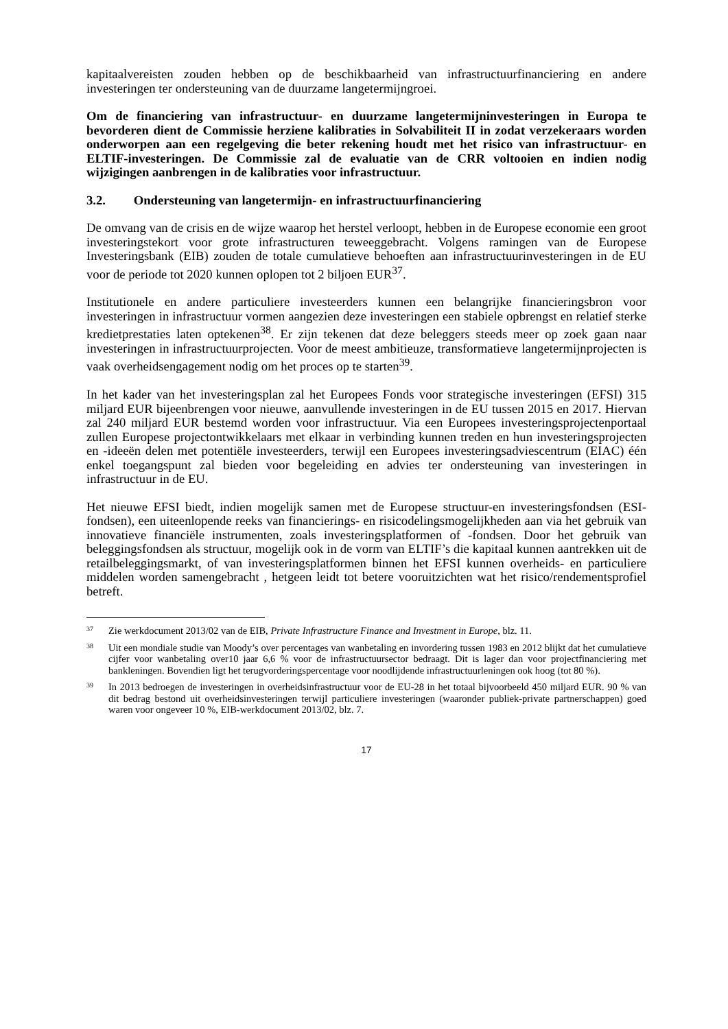kapitaalvereisten zouden hebben op de beschikbaarheid van infrastructuurfinanciering en andere investeringen ter ondersteuning van de duurzame langetermijngroei.
Om de financiering van infrastructuur- en duurzame langetermijninvesteringen in Europa te bevorderen dient de Commissie herziene kalibraties in Solvabiliteit II in zodat verzekeraars worden onderworpen aan een regelgeving die beter rekening houdt met het risico van infrastructuur- en ELTIF-investeringen. De Commissie zal de evaluatie van de CRR voltooien en indien nodig wijzigingen aanbrengen in de kalibraties voor infrastructuur.
3.2. Ondersteuning van langetermijn- en infrastructuurfinanciering
De omvang van de crisis en de wijze waarop het herstel verloopt, hebben in de Europese economie een groot investeringstekort voor grote infrastructuren teweeggebracht. Volgens ramingen van de Europese Investeringsbank (EIB) zouden de totale cumulatieve behoeften aan infrastructuurinvesteringen in de EU voor de periode tot 2020 kunnen oplopen tot 2 biljoen EUR<sup>37</sup>.
Institutionele en andere particuliere investeerders kunnen een belangrijke financieringsbron voor investeringen in infrastructuur vormen aangezien deze investeringen een stabiele opbrengst en relatief sterke kredietprestaties laten optekenen<sup>38</sup>. Er zijn tekenen dat deze beleggers steeds meer op zoek gaan naar investeringen in infrastructuurprojecten. Voor de meest ambitieuze, transformatieve langetermijnprojecten is vaak overheidsengagement nodig om het proces op te starten<sup>39</sup>.
In het kader van het investeringsplan zal het Europees Fonds voor strategische investeringen (EFSI) 315 miljard EUR bijeenbrengen voor nieuwe, aanvullende investeringen in de EU tussen 2015 en 2017. Hiervan zal 240 miljard EUR bestemd worden voor infrastructuur. Via een Europees investeringsprojectenportaal zullen Europese projectontwikkelaars met elkaar in verbinding kunnen treden en hun investeringsprojecten en -ideeën delen met potentiële investeerders, terwijl een Europees investeringsadviescentrum (EIAC) één enkel toegangspunt zal bieden voor begeleiding en advies ter ondersteuning van investeringen in infrastructuur in de EU.
Het nieuwe EFSI biedt, indien mogelijk samen met de Europese structuur-en investeringsfondsen (ESI-fondsen), een uiteenlopende reeks van financierings- en risicodelingsmogelijkheden aan via het gebruik van innovatieve financiële instrumenten, zoals investeringsplatformen of -fondsen. Door het gebruik van beleggingsfondsen als structuur, mogelijk ook in de vorm van ELTIF’s die kapitaal kunnen aantrekken uit de retailbeleggingsmarkt, of van investeringsplatformen binnen het EFSI kunnen overheids- en particuliere middelen worden samengebracht , hetgeen leidt tot betere vooruitzichten wat het risico/rendementsprofiel betreft.
37 Zie werkdocument 2013/02 van de EIB, Private Infrastructure Finance and Investment in Europe, blz. 11.
38 Uit een mondiale studie van Moody’s over percentages van wanbetaling en invordering tussen 1983 en 2012 blijkt dat het cumulatieve cijfer voor wanbetaling over10 jaar 6,6 % voor de infrastructuursector bedraagt. Dit is lager dan voor projectfinanciering met bankleningen. Bovendien ligt het terugvorderingspercentage voor noodlijdende infrastructuurleningen ook hoog (tot 80 %).
39 In 2013 bedroegen de investeringen in overheidsinfrastructuur voor de EU-28 in het totaal bijvoorbeeld 450 miljard EUR. 90 % van dit bedrag bestond uit overheidsinvesteringen terwijl particuliere investeringen (waaronder publiek-private partnerschappen) goed waren voor ongeveer 10 %, EIB-werkdocument 2013/02, blz. 7.
17